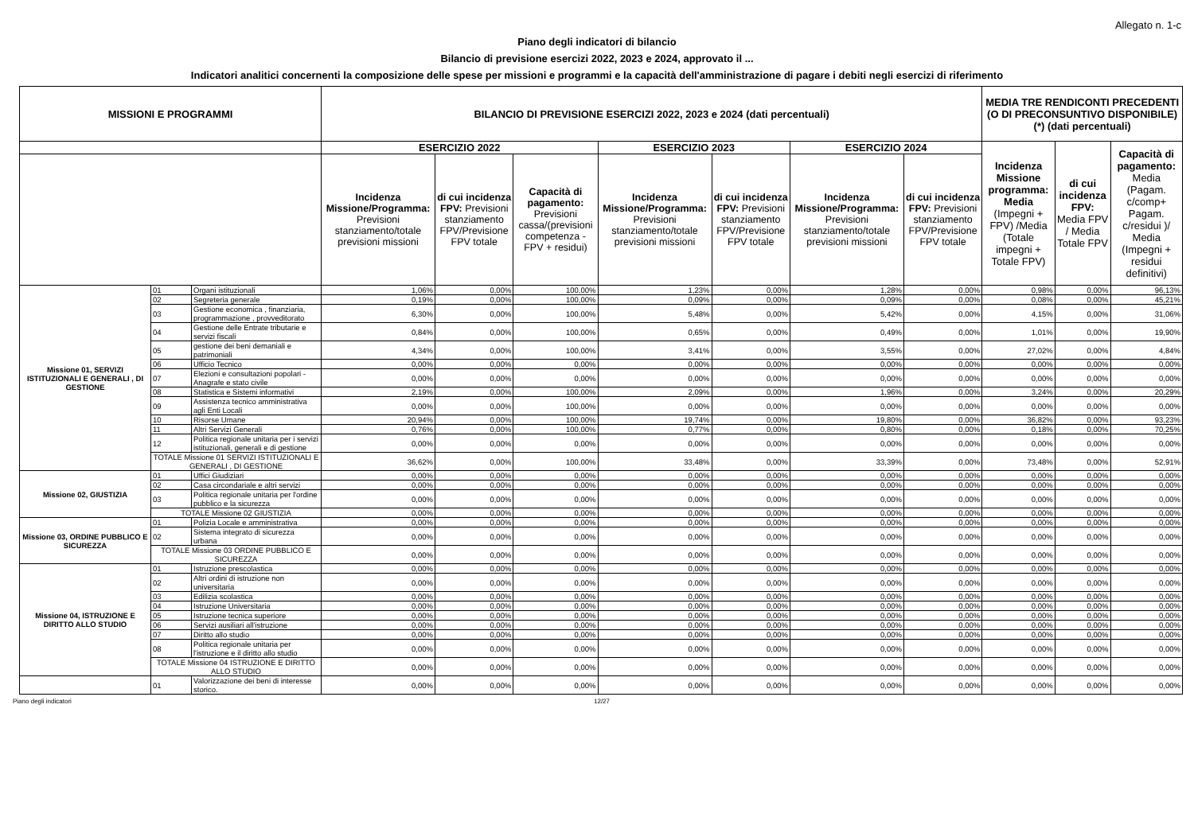Allegato n. 1-c
Piano degli indicatori di bilancio
Bilancio di previsione esercizi 2022, 2023 e 2024, approvato il ...
Indicatori analitici concernenti la composizione delle spese per missioni e programmi e la capacità dell'amministrazione di pagare i debiti negli esercizi di riferimento
| MISSIONI E PROGRAMMI | | | BILANCIO DI PREVISIONE ESERCIZI 2022, 2023 e 2024 (dati percentuali) | | | | | | | MEDIA TRE RENDICONTI PRECEDENTI (O DI PRECONSUNTIVO DISPONIBILE) (*) (dati percentuali) | | |
| --- | --- | --- | --- | --- | --- | --- | --- | --- | --- | --- | --- | --- |
| | | | ESERCIZIO 2022 | | | ESERCIZIO 2023 | | ESERCIZIO 2024 | | Incidenza Missione programma: Media (Impegni + FPV) /Media (Totale impegni + Totale FPV) | di cui incidenza FPV: Media FPV / Media Totale FPV | Capacità di pagamento: Media (Pagam. c/comp+ Pagam. c/residui )/ Media (Impegni + residui definitivi) |
| | | | Incidenza Missione/Programma: Previsioni stanziamento/totale previsioni missioni | di cui incidenza FPV: Previsioni stanziamento FPV/Previsione FPV totale | Capacità di pagamento: Previsioni cassa/(previsioni competenza - FPV + residui) | Incidenza Missione/Programma: Previsioni stanziamento/totale previsioni missioni | di cui incidenza FPV: Previsioni stanziamento FPV/Previsione FPV totale | Incidenza Missione/Programma: Previsioni stanziamento/totale previsioni missioni | di cui incidenza FPV: Previsioni stanziamento FPV/Previsione FPV totale | | | |
| Missione 01, SERVIZI ISTITUZIONALI E GENERALI , DI GESTIONE | 01 | Organi istituzionali | 1,06% | 0,00% | 100,00% | 1,23% | 0,00% | 1,28% | 0,00% | 0,98% | 0,00% | 96,13% |
| | 02 | Segreteria generale | 0,19% | 0,00% | 100,00% | 0,09% | 0,00% | 0,09% | 0,00% | 0,08% | 0,00% | 45,21% |
| | 03 | Gestione economica , finanziaria, programmazione , provveditorato | 6,30% | 0,00% | 100,00% | 5,48% | 0,00% | 5,42% | 0,00% | 4,15% | 0,00% | 31,06% |
| | 04 | Gestione delle Entrate tributarie e servizi fiscali | 0,84% | 0,00% | 100,00% | 0,65% | 0,00% | 0,49% | 0,00% | 1,01% | 0,00% | 19,90% |
| | 05 | gestione dei beni demaniali e patrimoniali | 4,34% | 0,00% | 100,00% | 3,41% | 0,00% | 3,55% | 0,00% | 27,02% | 0,00% | 4,84% |
| | 06 | Ufficio Tecnico | 0,00% | 0,00% | 0,00% | 0,00% | 0,00% | 0,00% | 0,00% | 0,00% | 0,00% | 0,00% |
| | 07 | Elezioni e consultazioni popolari - Anagrafe e stato civile | 0,00% | 0,00% | 0,00% | 0,00% | 0,00% | 0,00% | 0,00% | 0,00% | 0,00% | 0,00% |
| | 08 | Statistica e Sistemi informativi | 2,19% | 0,00% | 100,00% | 2,09% | 0,00% | 1,96% | 0,00% | 3,24% | 0,00% | 20,29% |
| | 09 | Assistenza tecnico amministrativa agli Enti Locali | 0,00% | 0,00% | 100,00% | 0,00% | 0,00% | 0,00% | 0,00% | 0,00% | 0,00% | 0,00% |
| | 10 | Risorse Umane | 20,94% | 0,00% | 100,00% | 19,74% | 0,00% | 19,80% | 0,00% | 36,82% | 0,00% | 93,23% |
| | 11 | Altri Servizi Generali | 0,76% | 0,00% | 100,00% | 0,77% | 0,00% | 0,80% | 0,00% | 0,18% | 0,00% | 70,25% |
| | 12 | Politica regionale unitaria per i servizi istituzionali, generali e di gestione | 0,00% | 0,00% | 0,00% | 0,00% | 0,00% | 0,00% | 0,00% | 0,00% | 0,00% | 0,00% |
| | TOTALE Missione 01 SERVIZI ISTITUZIONALI E GENERALI , DI GESTIONE | | 36,62% | 0,00% | 100,00% | 33,48% | 0,00% | 33,39% | 0,00% | 73,48% | 0,00% | 52,91% |
| Missione 02, GIUSTIZIA | 01 | Uffici Giudiziari | 0,00% | 0,00% | 0,00% | 0,00% | 0,00% | 0,00% | 0,00% | 0,00% | 0,00% | 0,00% |
| | 02 | Casa circondariale e altri servizi | 0,00% | 0,00% | 0,00% | 0,00% | 0,00% | 0,00% | 0,00% | 0,00% | 0,00% | 0,00% |
| | 03 | Politica regionale unitaria per l'ordine pubblico e la sicurezza | 0,00% | 0,00% | 0,00% | 0,00% | 0,00% | 0,00% | 0,00% | 0,00% | 0,00% | 0,00% |
| | TOTALE Missione 02 GIUSTIZIA | | 0,00% | 0,00% | 0,00% | 0,00% | 0,00% | 0,00% | 0,00% | 0,00% | 0,00% | 0,00% |
| Missione 03, ORDINE PUBBLICO E SICUREZZA | 01 | Polizia Locale e amministrativa | 0,00% | 0,00% | 0,00% | 0,00% | 0,00% | 0,00% | 0,00% | 0,00% | 0,00% | 0,00% |
| | 02 | Sistema integrato di sicurezza urbana | 0,00% | 0,00% | 0,00% | 0,00% | 0,00% | 0,00% | 0,00% | 0,00% | 0,00% | 0,00% |
| | TOTALE Missione 03 ORDINE PUBBLICO E SICUREZZA | | 0,00% | 0,00% | 0,00% | 0,00% | 0,00% | 0,00% | 0,00% | 0,00% | 0,00% | 0,00% |
| Missione 04, ISTRUZIONE E DIRITTO ALLO STUDIO | 01 | Istruzione prescolastica | 0,00% | 0,00% | 0,00% | 0,00% | 0,00% | 0,00% | 0,00% | 0,00% | 0,00% | 0,00% |
| | 02 | Altri ordini di istruzione non universitaria | 0,00% | 0,00% | 0,00% | 0,00% | 0,00% | 0,00% | 0,00% | 0,00% | 0,00% | 0,00% |
| | 03 | Edilizia scolastica | 0,00% | 0,00% | 0,00% | 0,00% | 0,00% | 0,00% | 0,00% | 0,00% | 0,00% | 0,00% |
| | 04 | Istruzione Universitaria | 0,00% | 0,00% | 0,00% | 0,00% | 0,00% | 0,00% | 0,00% | 0,00% | 0,00% | 0,00% |
| | 05 | Istruzione tecnica superiore | 0,00% | 0,00% | 0,00% | 0,00% | 0,00% | 0,00% | 0,00% | 0,00% | 0,00% | 0,00% |
| | 06 | Servizi ausiliari all'istruzione | 0,00% | 0,00% | 0,00% | 0,00% | 0,00% | 0,00% | 0,00% | 0,00% | 0,00% | 0,00% |
| | 07 | Diritto allo studio | 0,00% | 0,00% | 0,00% | 0,00% | 0,00% | 0,00% | 0,00% | 0,00% | 0,00% | 0,00% |
| | 08 | Politica regionale unitaria per l'istruzione e il diritto allo studio | 0,00% | 0,00% | 0,00% | 0,00% | 0,00% | 0,00% | 0,00% | 0,00% | 0,00% | 0,00% |
| | TOTALE Missione 04 ISTRUZIONE E DIRITTO ALLO STUDIO | | 0,00% | 0,00% | 0,00% | 0,00% | 0,00% | 0,00% | 0,00% | 0,00% | 0,00% | 0,00% |
| | 01 | Valorizzazione dei beni di interesse storico. | 0,00% | 0,00% | 0,00% | 0,00% | 0,00% | 0,00% | 0,00% | 0,00% | 0,00% | 0,00% |
Piano degli indicatori 12/27